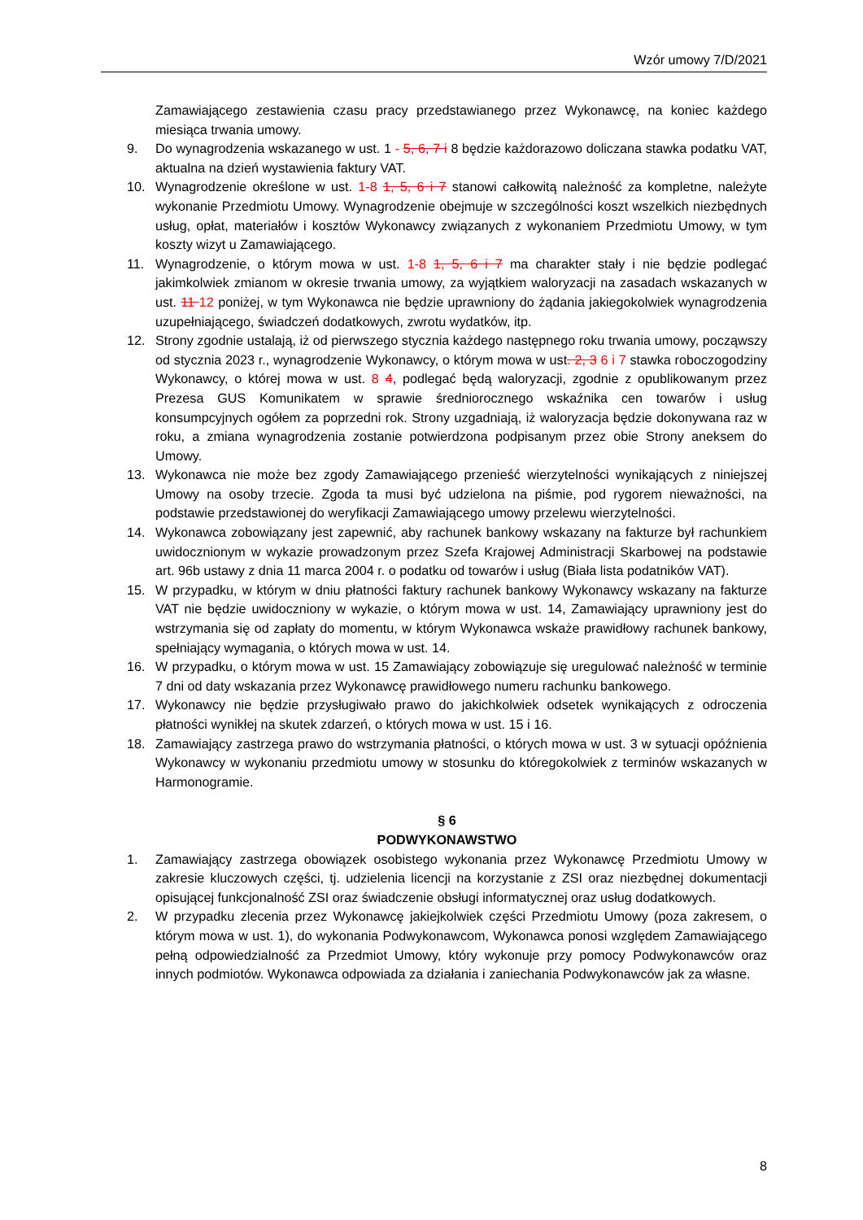Wzór umowy 7/D/2021
Zamawiającego zestawienia czasu pracy przedstawianego przez Wykonawcę, na koniec każdego miesiąca trwania umowy.
9. Do wynagrodzenia wskazanego w ust. 1 - 5, 6, 7 i 8 będzie każdorazowo doliczana stawka podatku VAT, aktualna na dzień wystawienia faktury VAT.
10. Wynagrodzenie określone w ust. 1-8 1, 5, 6 i 7 stanowi całkowitą należność za kompletne, należyte wykonanie Przedmiotu Umowy. Wynagrodzenie obejmuje w szczególności koszt wszelkich niezbędnych usług, opłat, materiałów i kosztów Wykonawcy związanych z wykonaniem Przedmiotu Umowy, w tym koszty wizyt u Zamawiającego.
11. Wynagrodzenie, o którym mowa w ust. 1-8 1, 5, 6 i 7 ma charakter stały i nie będzie podlegać jakimkolwiek zmianom w okresie trwania umowy, za wyjątkiem waloryzacji na zasadach wskazanych w ust. 11 12 poniżej, w tym Wykonawca nie będzie uprawniony do żądania jakiegokolwiek wynagrodzenia uzupełniającego, świadczeń dodatkowych, zwrotu wydatków, itp.
12. Strony zgodnie ustalają, iż od pierwszego stycznia każdego następnego roku trwania umowy, począwszy od stycznia 2023 r., wynagrodzenie Wykonawcy, o którym mowa w ust. 2, 3 6 i 7 stawka roboczogodziny Wykonawcy, o której mowa w ust. 8 4, podlegać będą waloryzacji, zgodnie z opublikowanym przez Prezesa GUS Komunikatem w sprawie średniorocznego wskaźnika cen towarów i usług konsumpcyjnych ogółem za poprzedni rok. Strony uzgadniają, iż waloryzacja będzie dokonywana raz w roku, a zmiana wynagrodzenia zostanie potwierdzona podpisanym przez obie Strony aneksem do Umowy.
13. Wykonawca nie może bez zgody Zamawiającego przenieść wierzytelności wynikających z niniejszej Umowy na osoby trzecie. Zgoda ta musi być udzielona na piśmie, pod rygorem nieważności, na podstawie przedstawionej do weryfikacji Zamawiającego umowy przelewu wierzytelności.
14. Wykonawca zobowiązany jest zapewnić, aby rachunek bankowy wskazany na fakturze był rachunkiem uwidocznionym w wykazie prowadzonym przez Szefa Krajowej Administracji Skarbowej na podstawie art. 96b ustawy z dnia 11 marca 2004 r. o podatku od towarów i usług (Biała lista podatników VAT).
15. W przypadku, w którym w dniu płatności faktury rachunek bankowy Wykonawcy wskazany na fakturze VAT nie będzie uwidoczniony w wykazie, o którym mowa w ust. 14, Zamawiający uprawniony jest do wstrzymania się od zapłaty do momentu, w którym Wykonawca wskaże prawidłowy rachunek bankowy, spełniający wymagania, o których mowa w ust. 14.
16. W przypadku, o którym mowa w ust. 15 Zamawiający zobowiązuje się uregulować należność w terminie 7 dni od daty wskazania przez Wykonawcę prawidłowego numeru rachunku bankowego.
17. Wykonawcy nie będzie przysługiwało prawo do jakichkolwiek odsetek wynikających z odroczenia płatności wynikłej na skutek zdarzeń, o których mowa w ust. 15 i 16.
18. Zamawiający zastrzega prawo do wstrzymania płatności, o których mowa w ust. 3 w sytuacji opóźnienia Wykonawcy w wykonaniu przedmiotu umowy w stosunku do któregokolwiek z terminów wskazanych w Harmonogramie.
§ 6
PODWYKONAWSTWO
1. Zamawiający zastrzega obowiązek osobistego wykonania przez Wykonawcę Przedmiotu Umowy w zakresie kluczowych części, tj. udzielenia licencji na korzystanie z ZSI oraz niezbędnej dokumentacji opisującej funkcjonalność ZSI oraz świadczenie obsługi informatycznej oraz usług dodatkowych.
2. W przypadku zlecenia przez Wykonawcę jakiejkolwiek części Przedmiotu Umowy (poza zakresem, o którym mowa w ust. 1), do wykonania Podwykonawcom, Wykonawca ponosi względem Zamawiającego pełną odpowiedzialność za Przedmiot Umowy, który wykonuje przy pomocy Podwykonawców oraz innych podmiotów. Wykonawca odpowiada za działania i zaniechania Podwykonawców jak za własne.
8